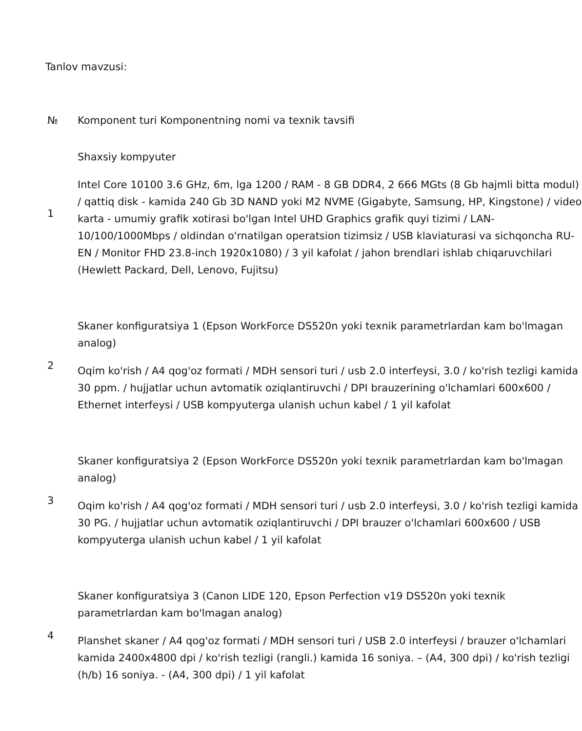Tanlov mavzusi:
| № | Komponent turi Komponentning nomi va texnik tavsifi |
| 1 | Shaxsiy kompyuter Intel Core 10100 3.6 GHz, 6m, lga 1200 / RAM - 8 GB DDR4, 2 666 MGts (8 Gb hajmli bitta modul) / qattiq disk - kamida 240 Gb 3D NAND yoki M2 NVME (Gigabyte, Samsung, HP, Kingstone) / video karta - umumiy grafik xotirasi bo'lgan Intel UHD Graphics grafik quyi tizimi / LAN-10/100/1000Mbps / oldindan o'rnatilgan operatsion tizimsiz / USB klaviaturasi va sichqoncha RU-EN / Monitor FHD 23.8-inch 1920x1080) / 3 yil kafolat / jahon brendlari ishlab chiqaruvchilari (Hewlett Packard, Dell, Lenovo, Fujitsu) |
| 2 | Skaner konfiguratsiya 1 (Epson WorkForce DS520n yoki texnik parametrlardan kam bo'lmagan analog) Oqim ko'rish / A4 qog'oz formati / MDH sensori turi / usb 2.0 interfeysi, 3.0 / ko'rish tezligi kamida 30 ppm. / hujjatlar uchun avtomatik oziqlantiruvchi / DPI brauzerining o'lchamlari 600x600 / Ethernet interfeysi / USB kompyuterga ulanish uchun kabel / 1 yil kafolat |
| 3 | Skaner konfiguratsiya 2 (Epson WorkForce DS520n yoki texnik parametrlardan kam bo'lmagan analog) Oqim ko'rish / A4 qog'oz formati / MDH sensori turi / usb 2.0 interfeysi, 3.0 / ko'rish tezligi kamida 30 PG. / hujjatlar uchun avtomatik oziqlantiruvchi / DPI brauzer o'lchamlari 600x600 / USB kompyuterga ulanish uchun kabel / 1 yil kafolat |
| 4 | Skaner konfiguratsiya 3 (Canon LIDE 120, Epson Perfection v19 DS520n yoki texnik parametrlardan kam bo'lmagan analog) Planshet skaner / A4 qog'oz formati / MDH sensori turi / USB 2.0 interfeysi / brauzer o'lchamlari kamida 2400x4800 dpi / ko'rish tezligi (rangli.) kamida 16 soniya. – (A4, 300 dpi) / ko'rish tezligi (h/b) 16 soniya. - (A4, 300 dpi) / 1 yil kafolat |